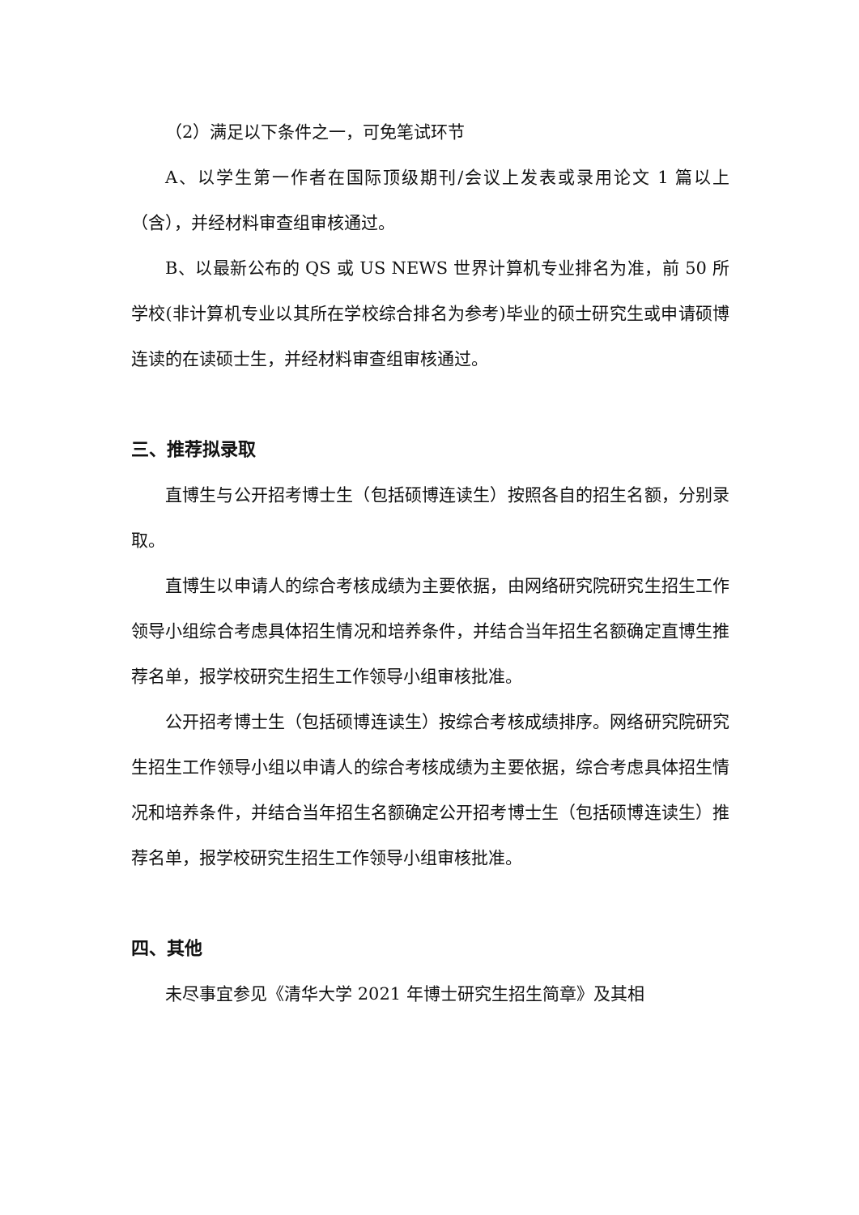（2）满足以下条件之一，可免笔试环节
A、以学生第一作者在国际顶级期刊/会议上发表或录用论文 1 篇以上（含），并经材料审查组审核通过。
B、以最新公布的 QS 或 US NEWS 世界计算机专业排名为准，前 50 所学校(非计算机专业以其所在学校综合排名为参考)毕业的硕士研究生或申请硕博连读的在读硕士生，并经材料审查组审核通过。
三、推荐拟录取
直博生与公开招考博士生（包括硕博连读生）按照各自的招生名额，分别录取。
直博生以申请人的综合考核成绩为主要依据，由网络研究院研究生招生工作领导小组综合考虑具体招生情况和培养条件，并结合当年招生名额确定直博生推荐名单，报学校研究生招生工作领导小组审核批准。
公开招考博士生（包括硕博连读生）按综合考核成绩排序。网络研究院研究生招生工作领导小组以申请人的综合考核成绩为主要依据，综合考虑具体招生情况和培养条件，并结合当年招生名额确定公开招考博士生（包括硕博连读生）推荐名单，报学校研究生招生工作领导小组审核批准。
四、其他
未尽事宜参见《清华大学 2021 年博士研究生招生简章》及其相